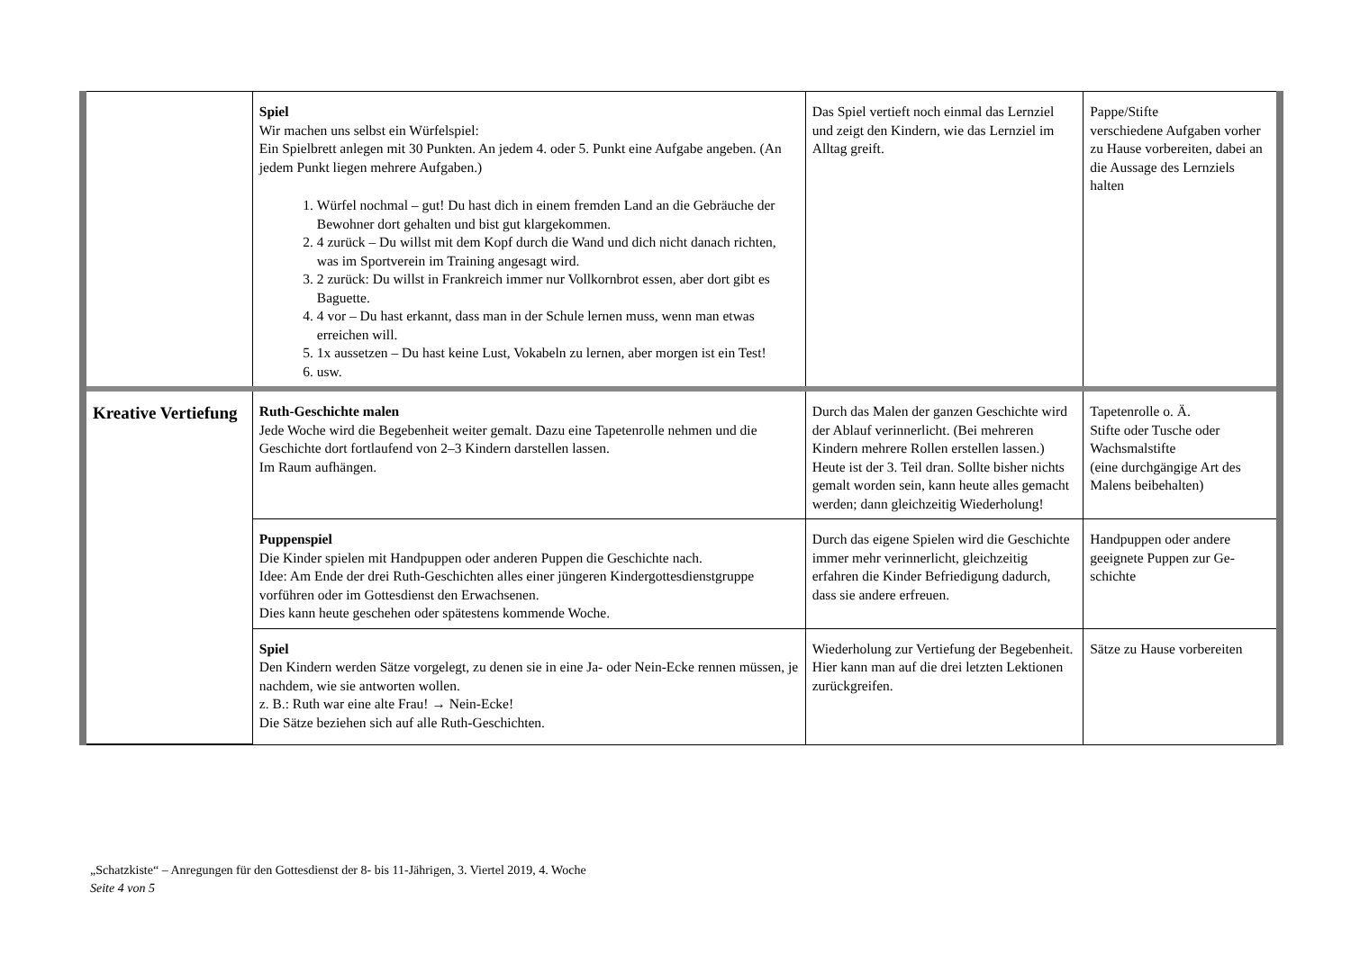| | Spiel Wir machen uns selbst ein Würfelspiel: Ein Spielbrett anlegen mit 30 Punkten. An jedem 4. oder 5. Punkt eine Aufgabe angeben. (An jedem Punkt liegen mehrere Aufgaben.) 1. Würfel nochmal – gut! Du hast dich in einem fremden Land an die Ge­bräuche der Bewohner dort gehalten und bist gut klargekommen. 2. 4 zurück – Du willst mit dem Kopf durch die Wand und dich nicht danach richten, was im Sportverein im Training angesagt wird. 3. 2 zurück: Du willst in Frankreich immer nur Vollkornbrot essen, aber dort gibt es Baguette. 4. 4 vor – Du hast erkannt, dass man in der Schule lernen muss, wenn man etwas erreichen will. 5. 1x aussetzen – Du hast keine Lust, Vokabeln zu lernen, aber morgen ist ein Test! 6. usw. | Das Spiel vertieft noch einmal das Lern­ziel und zeigt den Kindern, wie das Lernziel im Alltag greift. | Pappe/Stifte verschiedene Aufgaben vorher zu Hause vorberei­ten, dabei an die Aussage des Lernziels halten |
| Kreative Vertiefung | Ruth-Geschichte malen Jede Woche wird die Begebenheit weiter gemalt. Dazu eine Tapetenrolle nehmen und die Geschichte dort fortlaufend von 2–3 Kindern darstellen lassen. Im Raum aufhängen. | Durch das Malen der ganzen Geschichte wird der Ablauf verinnerlicht. (Bei meh­reren Kindern mehrere Rollen erstellen lassen.) Heute ist der 3. Teil dran. Sollte bisher nichts gemalt worden sein, kann heute alles gemacht werden; dann gleichzeitig Wiederholung! | Tapetenrolle o. Ä. Stifte oder Tusche oder Wachsmalstifte (eine durchgängige Art des Malens beibehalten) |
| | Puppenspiel Die Kinder spielen mit Handpuppen oder anderen Puppen die Geschichte nach. Idee: Am Ende der drei Ruth-Geschichten alles einer jüngeren Kindergottesdienst­gruppe vorführen oder im Gottesdienst den Erwachsenen. Dies kann heute geschehen oder spätestens kommende Woche. | Durch das eigene Spielen wird die Ge­schichte immer mehr verinnerlicht, gleichzeitig erfahren die Kinder Befrie­digung dadurch, dass sie andere erfreuen. | Handpuppen oder andere geeignete Puppen zur Ge­schichte |
| | Spiel Den Kindern werden Sätze vorgelegt, zu denen sie in eine Ja- oder Nein-Ecke ren­nen müssen, je nachdem, wie sie antworten wollen. z. B.: Ruth war eine alte Frau! → Nein-Ecke! Die Sätze beziehen sich auf alle Ruth-Geschichten. | Wiederholung zur Vertiefung der Bege­benheit. Hier kann man auf die drei letzten Lekti­onen zurückgreifen. | Sätze zu Hause vorbereiten |
„Schatzkiste“ – Anregungen für den Gottesdienst der 8- bis 11-Jährigen, 3. Viertel 2019, 4. Woche
Seite 4 von 5